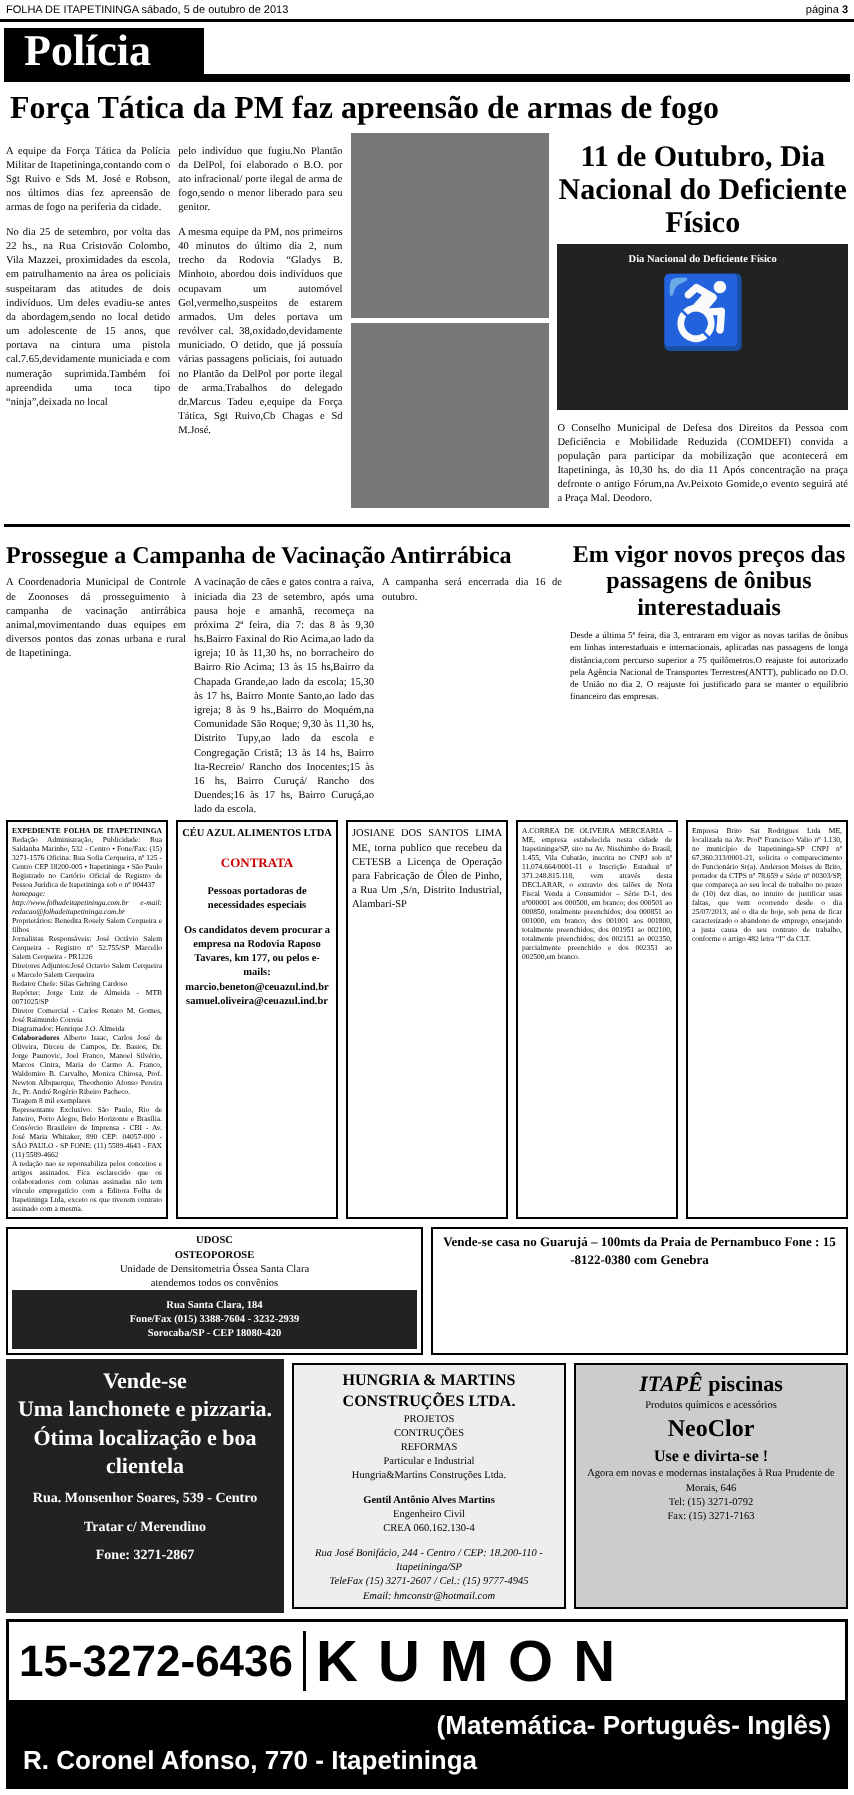FOLHA DE ITAPETININGA sábado, 5 de outubro de 2013 página 3
Polícia
Força Tática da PM faz apreensão de armas de fogo
A equipe da Força Tática da Polícia Militar de Itapetininga,contando com o Sgt Ruivo e Sds M. José e Robson, nos últimos dias fez apreensão de armas de fogo na periferia da cidade.
No dia 25 de setembro, por volta das 22 hs., na Rua Cristovão Colombo, Vila Mazzei, proximidades da escola, em patrulhamento na área os policiais suspeitaram das atitudes de dois indivíduos. Um deles evadiu-se antes da abordagem,sendo no local detido um adolescente de 15 anos, que portava na cintura uma pistola cal.7.65,devidamente municiada e com numeração suprimida.Também foi apreendida uma toca tipo “ninja”,deixada no local
pelo indivíduo que fugiu.No Plantão da DelPol, foi elaborado o B.O. por ato infracional/ porte ilegal de arma de fogo,sendo o menor liberado para seu genitor.
A mesma equipe da PM, nos primeiros 40 minutos do último dia 2, num trecho da Rodovia “Gladys B. Minhoto, abordou dois indivíduos que ocupavam um automóvel Gol,vermelho,suspeitos de estarem armados. Um deles portava um revólver cal. 38,oxidado,devidamente municiado. O detido, que já possuía várias passagens policiais, foi autuado no Plantão da DelPol por porte ilegal de arma.Trabalhos do delegado dr.Marcus Tadeu e,equipe da Força Tática, Sgt Ruivo,Cb Chagas e Sd M.José.
11 de Outubro, Dia Nacional do Deficiente Físico
Dia Nacional do Deficiente Físico
♿
O Conselho Municipal de Defesa dos Direitos da Pessoa com Deficiência e Mobilidade Reduzida (COMDEFI) convida a população para participar da mobilização que acontecerá em Itapetininga, às 10,30 hs. do dia 11 Após concentração na praça defronte o antigo Fórum,na Av.Peixoto Gomide,o evento seguirá até a Praça Mal. Deodoro.
Prossegue a Campanha de Vacinação Antirrábica
A Coordenadoria Municipal de Controle de Zoonoses dá prosseguimento à campanha de vacinação antirrábica animal,movimentando duas equipes em diversos pontos das zonas urbana e rural de Itapetininga.
A vacinação de cães e gatos contra a raiva, iniciada dia 23 de setembro, após uma pausa hoje e amanhã, recomeça na próxima 2ª feira, dia 7: das 8 às 9,30 hs.Bairro Faxinal do Rio Acima,ao lado da igreja; 10 às 11,30 hs, no borracheiro do Bairro Rio Acima; 13 às 15 hs,Bairro da Chapada Grande,ao lado da escola; 15,30 às 17 hs, Bairro Monte Santo,ao lado das igreja; 8 às 9 hs.,Bairro do Moquém,na Comunidade São Roque; 9,30 às 11,30 hs, Distrito Tupy,ao lado da escola e Congregação Cristã; 13 às 14 hs, Bairro Ita-Recreio/ Rancho dos Inocentes;15 às 16 hs, Bairro Curuçá/ Rancho dos Duendes;16 às 17 hs, Bairro Curuçá,ao lado da escola.
A campanha será encerrada dia 16 de outubro.
Em vigor novos preços das passagens de ônibus interestaduais
Desde a última 5ª feira, dia 3, entraram em vigor as novas tarifas de ônibus em linhas interestaduais e internacionais, aplicadas nas passagens de longa distância,com percurso superior a 75 quilômetros.O reajuste foi autorizado pela Agência Nacional de Transportes Terrestres(ANTT), publicado no D.O. de União no dia 2. O reajuste foi justificado para se manter o equilíbrio financeiro das empresas.
EXPEDIENTE FOLHA DE ITAPETININGA Redação Administração, Publicidade: Rua Saldanha Marinho, 532 - Centro • Fone/Fax: (15) 3271-1576 Oficina: Rua Sofia Cerqueira, nº 125 - Centro CEP 18200-005 • Itapetininga • São Paulo Registrado no Cartório Oficial de Registro de Pessoa Jurídica de Itapetininga sob o nº 004437
homepage: http://www.folhadeitapetininga.com.br e-mail: redacao@folhadeitapetininga.com.br
Proprietários: Benedita Rosely Salem Cerqueira e filhos
Jornalistas Responsáveis: José Octávio Salem Cerqueira - Registro nº 52.755/SP Marcello Salem Cerqueira - PR1226
Diretores Adjuntos:José Octavio Salem Cerqueira e Marcelo Salem Cerqueira
Redator Chefe: Silas Gehring Cardoso
Repórter: Jorge Luiz de Almeida - MTB 0071025/SP
Diretor Comercial - Carlos Renato M. Gomes, José Raimundo Correia
Diagramador: Henrique J.O. Almeida
Colaboradores Alberto Isaac, Carlos José de Oliveira, Dirceu de Campos, Dr. Bastos, Dr. Jorge Paunovic, Joel Franco, Manoel Silvério, Marcos Cintra, Maria do Carmo A. Franco, Waldomiro B. Carvalho, Monica Chirosa, Prof. Newton Albquerque, Theothonio Afonso Pereira Jr., Pr. André Rogério Ribeiro Pacheco.
Tiragem 8 mil exemplares
Representante Exclusivo: São Paulo, Rio de Janeiro, Porto Alegre, Belo Horizonte e Brasília. Consórcio Brasileiro de Imprensa - CBI - Av. José Maria Whitaker, 890 CEP: 04057-000 - SÃO PAULO - SP FONE: (11) 5589-4643 - FAX (11) 5589-4662
A redação nao se reponsabiliza pelos conceitos e artigos assinados. Fica esclarecido que os colaboradores com colunas assinadas não tem vínculo empregatício com a Editora Folha de Itapetininga Ltda, exceto os que tiverem contrato assinado com a mesma.
CÉU AZUL ALIMENTOS LTDA
CONTRATA
Pessoas portadoras de necessidades especiais
Os candidatos devem procurar a empresa na Rodovia Raposo Tavares, km 177, ou pelos e-mails: marcio.beneton@ceuazul.ind.br samuel.oliveira@ceuazul.ind.br
JOSIANE DOS SANTOS LIMA ME, torna publico que recebeu da CETESB a Licença de Operação para Fabricação de Óleo de Pinho, a Rua Um ,S/n, Distrito Industrial, Alambari-SP
A.CORREA DE OLIVEIRA MERCEARIA – ME, empresa estabelecida nesta cidade de Itapetininga/SP, sito na Av. Nisshimbo do Brasil, 1.455, Vila Cubatão, inscrita no CNPJ sob nº 11.074.664/0001-11 e Inscrição Estadual nº 371.248.815.118, vem através desta DECLARAR, o extravio dos talões de Nota Fiscal Venda a Consumidor – Série D-1, dos nº000001 aos 000500, em branco; dos 000501 ao 000850, totalmente preenchidos; doa 000851 ao 001000, em branco; dos 001001 aos 001800, totalmente preenchidos; dos 001951 ao 002100, totalmente preenchidos; dos 002151 ao 002350, parcialmente preenchido e dos 002351 ao 002500,em branco.
Empresa Brito Sat Rodrigues Ltda ME, localizada na Av. Profº Francisco Valio nº 1.130, no município de Itapetininga-SP CNPJ nº 67.360.313/0001-21, solicita o comparecimento do Funcionário Sr(a). Anderson Moises de Brito, portador da CTPS nº 78.659 e Série nº 00303/SP, que compareça ao seu local de trabalho no prazo de (10) dez dias, no intuito de justificar suas faltas, que vem ocorrendo desde o dia 25/07/2013, até o dia de hoje, sob pena de ficar caracterizado o abandono de emprego, ensejando a justa causa do seu contrato de trabalho, conforme o artigo 482 letra “I” da CLT.
UDOSC
OSTEOPOROSE
Unidade de Densitometria Óssea Santa Clara
atendemos todos os convênios
Rua Santa Clara, 184
Fone/Fax (015) 3388-7604 - 3232-2939
Sorocaba/SP - CEP 18080-420
Vende-se casa no Guarujá – 100mts da Praia de Pernambuco Fone : 15 -8122-0380 com Genebra
Vende-se
Uma lanchonete e pizzaria.
Ótima localização e boa clientela
Rua. Monsenhor Soares, 539 - Centro
Tratar c/ Merendino
Fone: 3271-2867
HUNGRIA & MARTINS CONSTRUÇÕES LTDA.
PROJETOS
CONTRUÇÕES
REFORMAS
Particular e Industrial
Hungria&Martins Construções Ltda.
Gentil Antônio Alves Martins
Engenheiro Civil
CREA 060.162.130-4
Rua José Bonifácio, 244 - Centro / CEP: 18.200-110 - Itapetininga/SP
TeleFax (15) 3271-2607 / Cel.: (15) 9777-4945
Email: hmconstr@hotmail.com
ITAPÊ piscinas
Produtos químicos e acessórios
NeoClor
Use e divirta-se !
Agora em novas e modernas instalações à Rua Prudente de Morais, 646
Tel: (15) 3271-0792
Fax: (15) 3271-7163
15-3272-6436 KUMON
(Matemática- Português- Inglês)
R. Coronel Afonso, 770 - Itapetininga